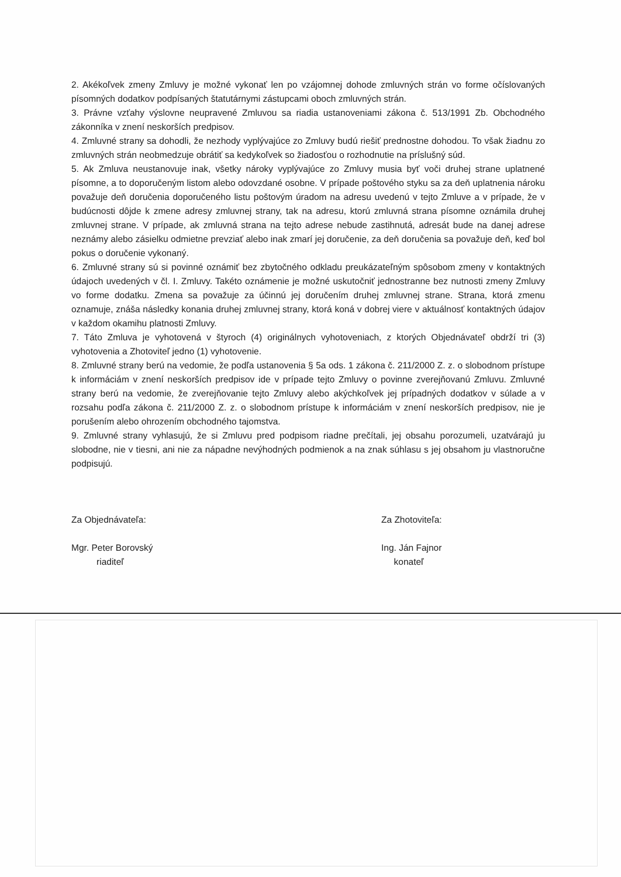2. Akékoľvek zmeny Zmluvy je možné vykonať len po vzájomnej dohode zmluvných strán vo forme očíslovaných písomných dodatkov podpísaných štatutárnymi zástupcami oboch zmluvných strán.
3. Právne vzťahy výslovne neupravené Zmluvou sa riadia ustanoveniami zákona č. 513/1991 Zb. Obchodného zákonníka v znení neskorších predpisov.
4. Zmluvné strany sa dohodli, že nezhody vyplývajúce zo Zmluvy budú riešiť prednostne dohodou. To však žiadnu zo zmluvných strán neobmedzuje obrátiť sa kedykoľvek so žiadosťou o rozhodnutie na príslušný súd.
5. Ak Zmluva neustanovuje inak, všetky nároky vyplývajúce zo Zmluvy musia byť voči druhej strane uplatnené písomne, a to doporučeným listom alebo odovzdané osobne. V prípade poštového styku sa za deň uplatnenia nároku považuje deň doručenia doporučeného listu poštovým úradom na adresu uvedenú v tejto Zmluve a v prípade, že v budúcnosti dôjde k zmene adresy zmluvnej strany, tak na adresu, ktorú zmluvná strana písomne oznámila druhej zmluvnej strane. V prípade, ak zmluvná strana na tejto adrese nebude zastihnutá, adresát bude na danej adrese neznámy alebo zásielku odmietne prevziať alebo inak zmarí jej doručenie, za deň doručenia sa považuje deň, keď bol pokus o doručenie vykonaný.
6. Zmluvné strany sú si povinné oznámiť bez zbytočného odkladu preukázateľným spôsobom zmeny v kontaktných údajoch uvedených v čl. I. Zmluvy. Takéto oznámenie je možné uskutočniť jednostranne bez nutnosti zmeny Zmluvy vo forme dodatku. Zmena sa považuje za účinnú jej doručením druhej zmluvnej strane. Strana, ktorá zmenu oznamuje, znáša následky konania druhej zmluvnej strany, ktorá koná v dobrej viere v aktuálnosť kontaktných údajov v každom okamihu platnosti Zmluvy.
7. Táto Zmluva je vyhotovená v štyroch (4) originálnych vyhotoveniach, z ktorých Objednávateľ obdrží tri (3) vyhotovenia a Zhotoviteľ jedno (1) vyhotovenie.
8. Zmluvné strany berú na vedomie, že podľa ustanovenia § 5a ods. 1 zákona č. 211/2000 Z. z. o slobodnom prístupe k informáciám v znení neskorších predpisov ide v prípade tejto Zmluvy o povinne zverejňovanú Zmluvu. Zmluvné strany berú na vedomie, že zverejňovanie tejto Zmluvy alebo akýchkoľvek jej prípadných dodatkov v súlade a v rozsahu podľa zákona č. 211/2000 Z. z. o slobodnom prístupe k informáciám v znení neskorších predpisov, nie je porušením alebo ohrozením obchodného tajomstva.
9. Zmluvné strany vyhlasujú, že si Zmluvu pred podpisom riadne prečítali, jej obsahu porozumeli, uzatvárajú ju slobodne, nie v tiesni, ani nie za nápadne nevýhodných podmienok a na znak súhlasu s jej obsahom ju vlastnoručne podpisujú.
Za Objednávateľa:
Mgr. Peter Borovský
riaditeľ
Za Zhotoviteľa:
Ing. Ján Fajnor
konateľ